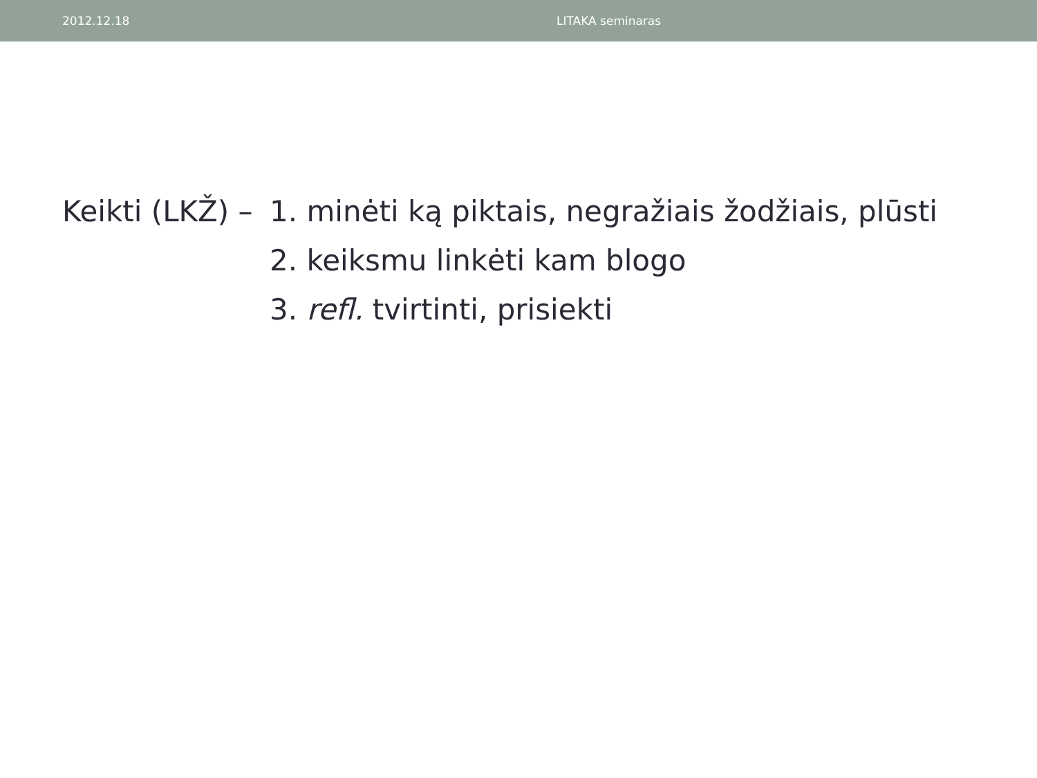2012.12.18 LITAKA seminaras
Keikti (LKŽ) –
1. minėti ką piktais, negražiais žodžiais, plūsti
2. keiksmu linkėti kam blogo
3. refl. tvirtinti, prisiekti